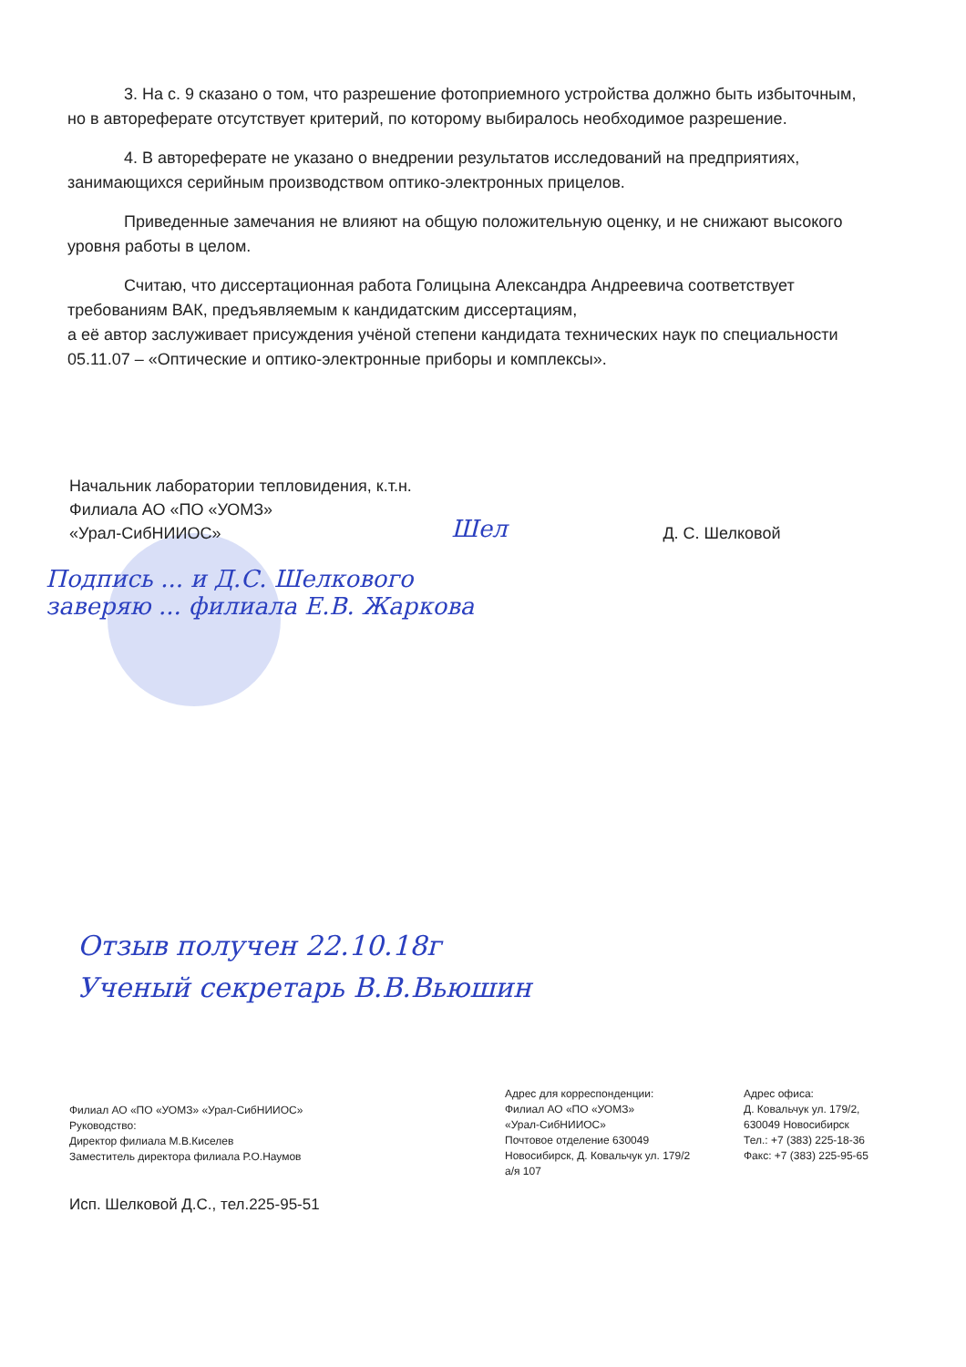3. На с. 9 сказано о том, что разрешение фотоприемного устройства должно быть избыточным, но в автореферате отсутствует критерий, по которому выбиралось необходимое разрешение.
4. В автореферате не указано о внедрении результатов исследований на предприятиях, занимающихся серийным производством оптико-электронных прицелов.
Приведенные замечания не влияют на общую положительную оценку, и не снижают высокого уровня работы в целом.
Считаю, что диссертационная работа Голицына Александра Андреевича соответствует требованиям ВАК, предъявляемым к кандидатским диссертациям,
а её автор заслуживает присуждения учёной степени кандидата технических наук по специальности 05.11.07 – «Оптические и оптико-электронные приборы и комплексы».
Начальник лаборатории тепловидения, к.т.н.
Филиала АО «ПО «УОМЗ»
«Урал-СибНИИОС» Д. С. Шелковой
Шел
Подпись ... и Д.С. Шелкового
заверяю ... филиала Е.В. Жаркова
Отзыв получен 22.10.18г
Ученый секретарь В.В.Вьюшин
Филиал АО «ПО «УОМЗ» «Урал-СибНИИОС»
Руководство:
Директор филиала М.В.Киселев
Заместитель директора филиала Р.О.Наумов
Адрес для корреспонденции:
Филиал АО «ПО «УОМЗ»
«Урал-СибНИИОС»
Почтовое отделение 630049
Новосибирск, Д. Ковальчук ул. 179/2
а/я 107
Адрес офиса:
Д. Ковальчук ул. 179/2,
630049 Новосибирск
Тел.: +7 (383) 225-18-36
Факс: +7 (383) 225-95-65
Исп. Шелковой Д.С., тел.225-95-51